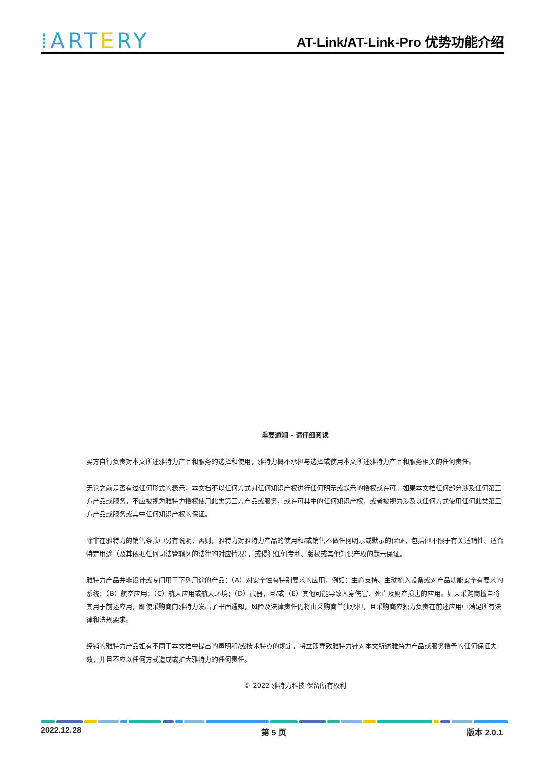⁞ARTERY
AT-Link/AT-Link-Pro 优势功能介绍
重要通知 - 请仔细阅读
买方自行负责对本文所述雅特力产品和服务的选择和使用，雅特力概不承担与选择或使用本文所述雅特力产品和服务相关的任何责任。
无论之前是否有过任何形式的表示，本文档不以任何方式对任何知识产权进行任何明示或默示的授权或许可。如果本文档任何部分涉及任何第三方产品或服务，不应被视为雅特力授权使用此类第三方产品或服务，或许可其中的任何知识产权，或者被视为涉及以任何方式使用任何此类第三方产品或服务或其中任何知识产权的保证。
除非在雅特力的销售条款中另有说明，否则，雅特力对雅特力产品的使用和/或销售不做任何明示或默示的保证，包括但不限于有关适销性、适合特定用途（及其依据任何司法管辖区的法律的对应情况），或侵犯任何专利、版权或其他知识产权的默示保证。
雅特力产品并非设计或专门用于下列用途的产品：（A）对安全性有特别要求的应用，例如：生命支持、主动植入设备或对产品功能安全有要求的系统；（B）航空应用；（C）航天应用或航天环境；（D）武器，且/或（E）其他可能导致人身伤害、死亡及财产损害的应用。如果采购商擅自将其用于前述应用，即使采购商向雅特力发出了书面通知，风险及法律责任仍将由采购商单独承担，且采购商应独力负责在前述应用中满足所有法律和法规要求。
经销的雅特力产品如有不同于本文档中提出的声明和/或技术特点的规定，将立即导致雅特力针对本文所述雅特力产品或服务授予的任何保证失效，并且不应以任何方式造成或扩大雅特力的任何责任。
© 2022 雅特力科技 保留所有权利
2022.12.28 第 5 页 版本 2.0.1